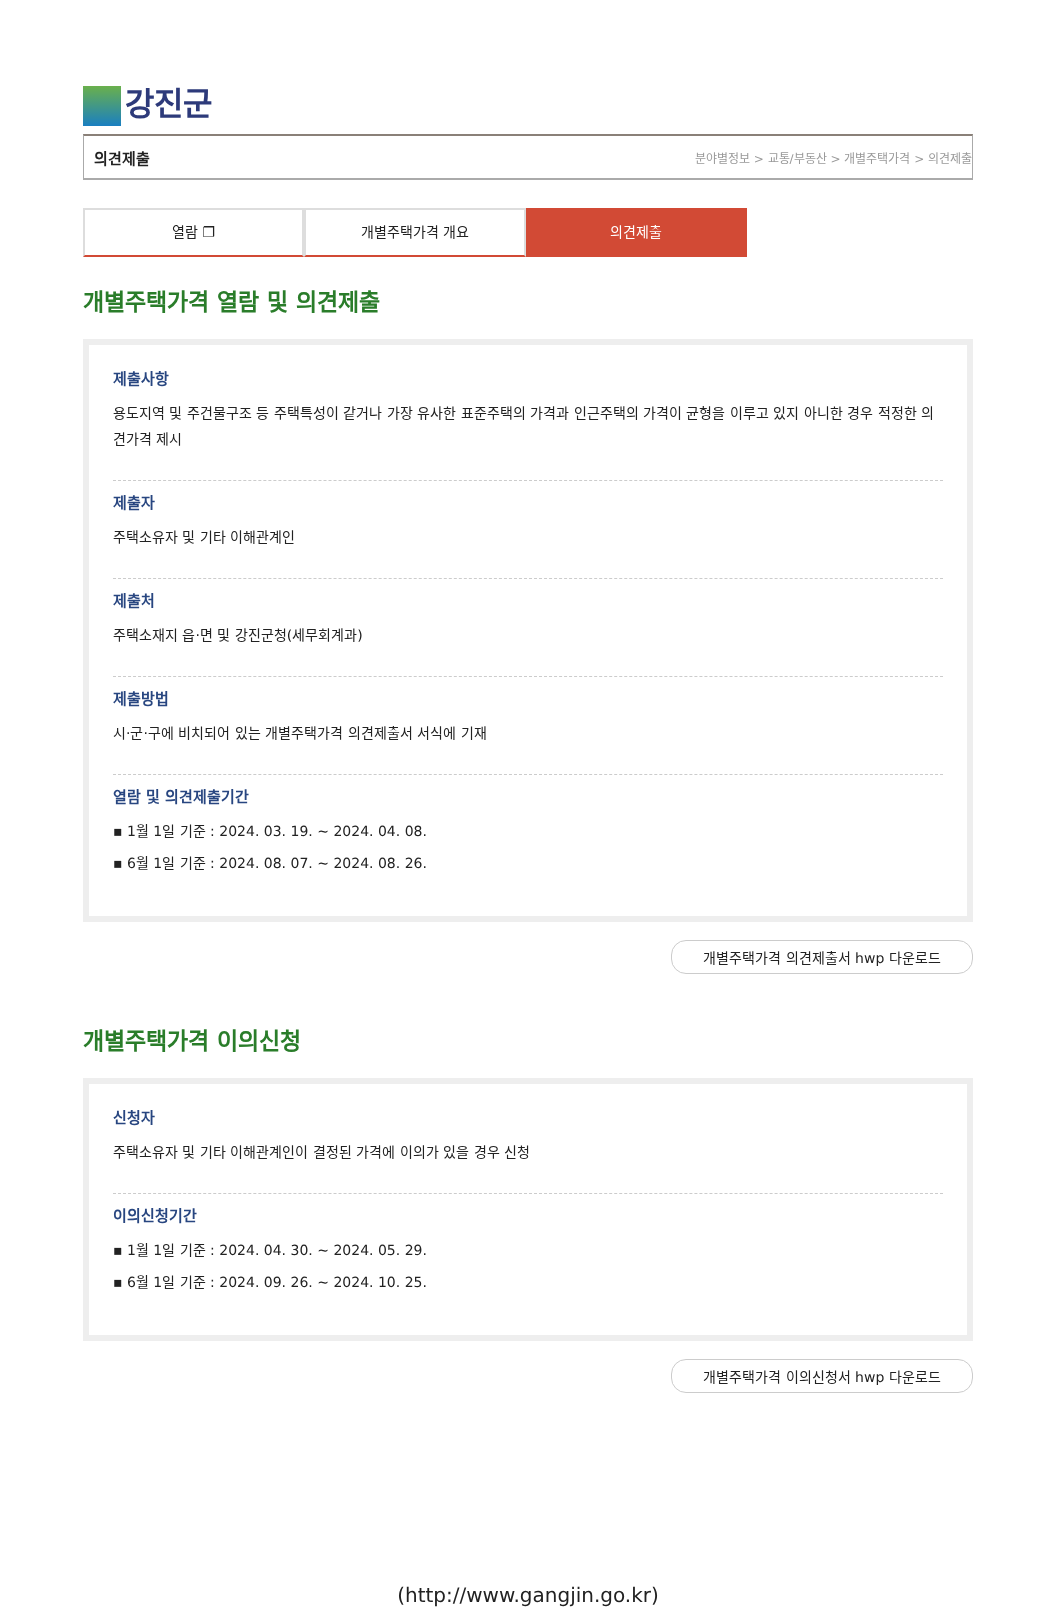강진군
의견제출 분야별정보 > 교통/부동산 > 개별주택가격 > 의견제출
열람 ❐ 개별주택가격 개요 의견제출
개별주택가격 열람 및 의견제출
제출사항
용도지역 및 주건물구조 등 주택특성이 같거나 가장 유사한 표준주택의 가격과 인근주택의 가격이 균형을 이루고 있지 아니한 경우 적정한 의견가격 제시
제출자
주택소유자 및 기타 이해관계인
제출처
주택소재지 읍·면 및 강진군청(세무회계과)
제출방법
시·군·구에 비치되어 있는 개별주택가격 의견제출서 서식에 기재
열람 및 의견제출기간
▪ 1월 1일 기준 : 2024. 03. 19. ~ 2024. 04. 08.
▪ 6월 1일 기준 : 2024. 08. 07. ~ 2024. 08. 26.
개별주택가격 의견제출서 hwp 다운로드
개별주택가격 이의신청
신청자
주택소유자 및 기타 이해관계인이 결정된 가격에 이의가 있을 경우 신청
이의신청기간
▪ 1월 1일 기준 : 2024. 04. 30. ~ 2024. 05. 29.
▪ 6월 1일 기준 : 2024. 09. 26. ~ 2024. 10. 25.
개별주택가격 이의신청서 hwp 다운로드
(http://www.gangjin.go.kr)